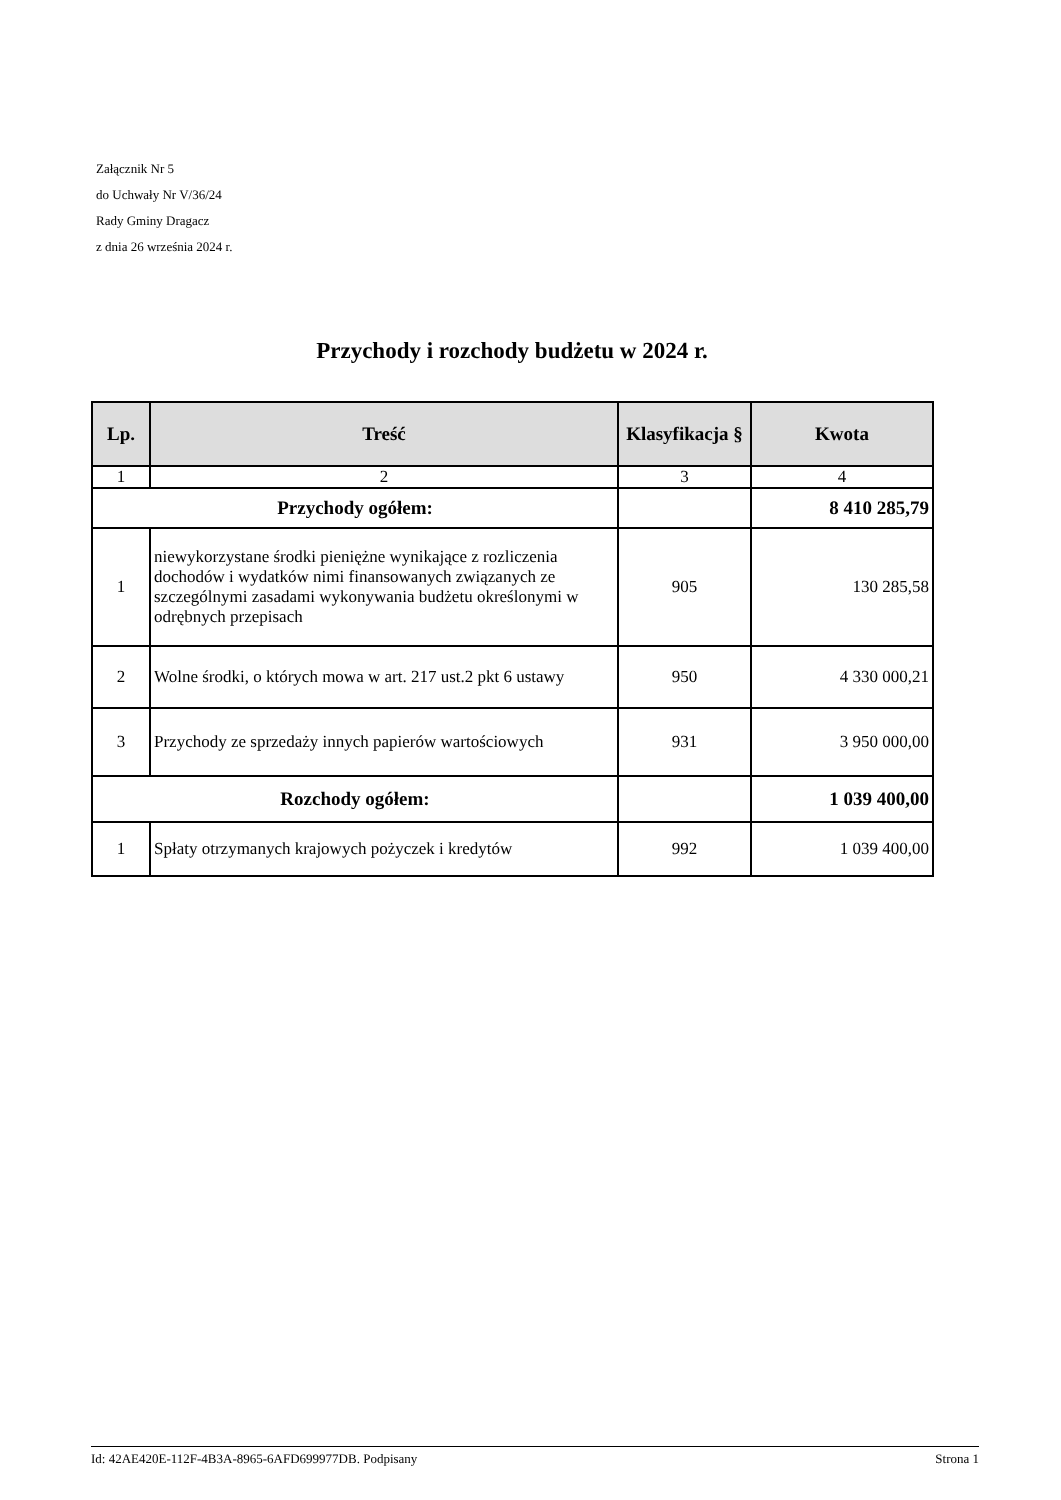Załącznik Nr 5
do Uchwały Nr V/36/24
Rady Gminy Dragacz
z dnia 26 września 2024 r.
Przychody i rozchody budżetu w 2024 r.
| Lp. | Treść | Klasyfikacja § | Kwota |
| --- | --- | --- | --- |
| 1 | 2 | 3 | 4 |
| Przychody ogółem: | | | 8 410 285,79 |
| 1 | niewykorzystane środki pieniężne wynikające z rozliczenia dochodów i wydatków nimi finansowanych związanych ze szczególnymi zasadami wykonywania budżetu określonymi w odrębnych przepisach | 905 | 130 285,58 |
| 2 | Wolne środki, o których mowa w art. 217 ust.2 pkt 6 ustawy | 950 | 4 330 000,21 |
| 3 | Przychody ze sprzedaży innych papierów wartościowych | 931 | 3 950 000,00 |
| Rozchody ogółem: | | | 1 039 400,00 |
| 1 | Spłaty otrzymanych krajowych pożyczek i kredytów | 992 | 1 039 400,00 |
Id: 42AE420E-112F-4B3A-8965-6AFD699977DB. Podpisany Strona 1